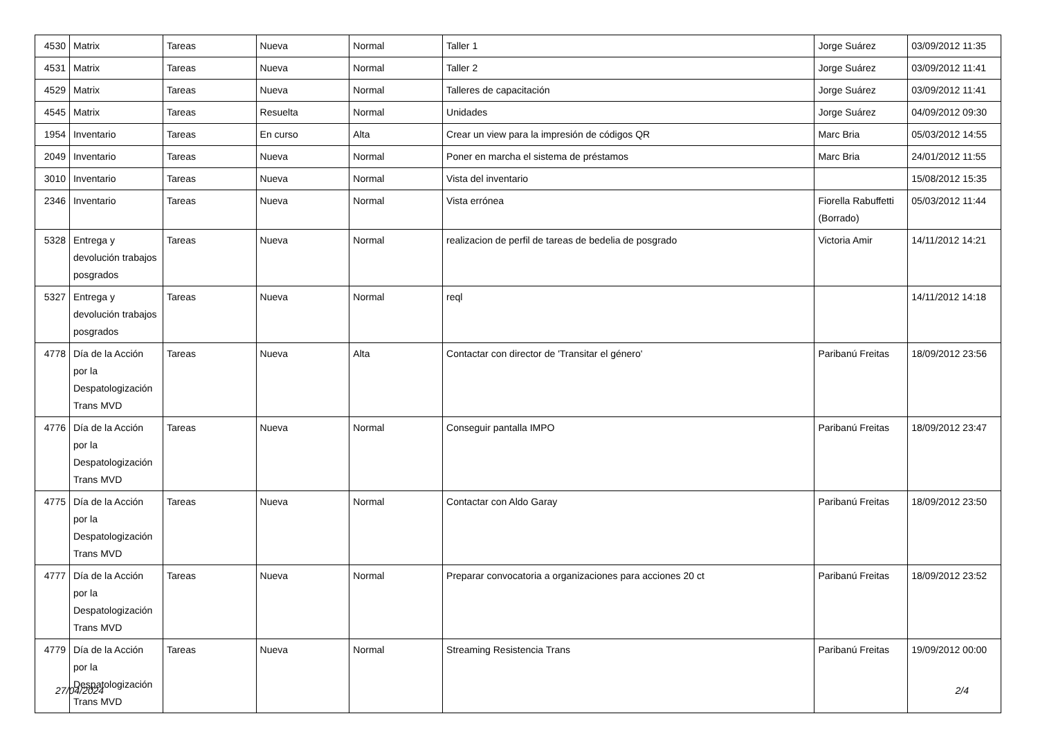| 4530 | Matrix | Tareas | Nueva | Normal | Taller 1 | Jorge Suárez | 03/09/2012 11:35 |
| 4531 | Matrix | Tareas | Nueva | Normal | Taller 2 | Jorge Suárez | 03/09/2012 11:41 |
| 4529 | Matrix | Tareas | Nueva | Normal | Talleres de capacitación | Jorge Suárez | 03/09/2012 11:41 |
| 4545 | Matrix | Tareas | Resuelta | Normal | Unidades | Jorge Suárez | 04/09/2012 09:30 |
| 1954 | Inventario | Tareas | En curso | Alta | Crear un view para la impresión de códigos QR | Marc Bria | 05/03/2012 14:55 |
| 2049 | Inventario | Tareas | Nueva | Normal | Poner en marcha el sistema de préstamos | Marc Bria | 24/01/2012 11:55 |
| 3010 | Inventario | Tareas | Nueva | Normal | Vista del inventario | | 15/08/2012 15:35 |
| 2346 | Inventario | Tareas | Nueva | Normal | Vista errónea | Fiorella Rabuffetti (Borrado) | 05/03/2012 11:44 |
| 5328 | Entrega y devolución trabajos posgrados | Tareas | Nueva | Normal | realizacion de perfil de tareas de bedelia de posgrado | Victoria Amir | 14/11/2012 14:21 |
| 5327 | Entrega y devolución trabajos posgrados | Tareas | Nueva | Normal | reql | | 14/11/2012 14:18 |
| 4778 | Día de la Acción por la Despatologización Trans MVD | Tareas | Nueva | Alta | Contactar con director de 'Transitar el género' | Paribanú Freitas | 18/09/2012 23:56 |
| 4776 | Día de la Acción por la Despatologización Trans MVD | Tareas | Nueva | Normal | Conseguir pantalla IMPO | Paribanú Freitas | 18/09/2012 23:47 |
| 4775 | Día de la Acción por la Despatologización Trans MVD | Tareas | Nueva | Normal | Contactar con Aldo Garay | Paribanú Freitas | 18/09/2012 23:50 |
| 4777 | Día de la Acción por la Despatologización Trans MVD | Tareas | Nueva | Normal | Preparar convocatoria a organizaciones para acciones 20 ct | Paribanú Freitas | 18/09/2012 23:52 |
| 4779 | Día de la Acción por la Despatologización Trans MVD | Tareas | Nueva | Normal | Streaming Resistencia Trans | Paribanú Freitas | 19/09/2012 00:00 |
27/04/2024 2/4